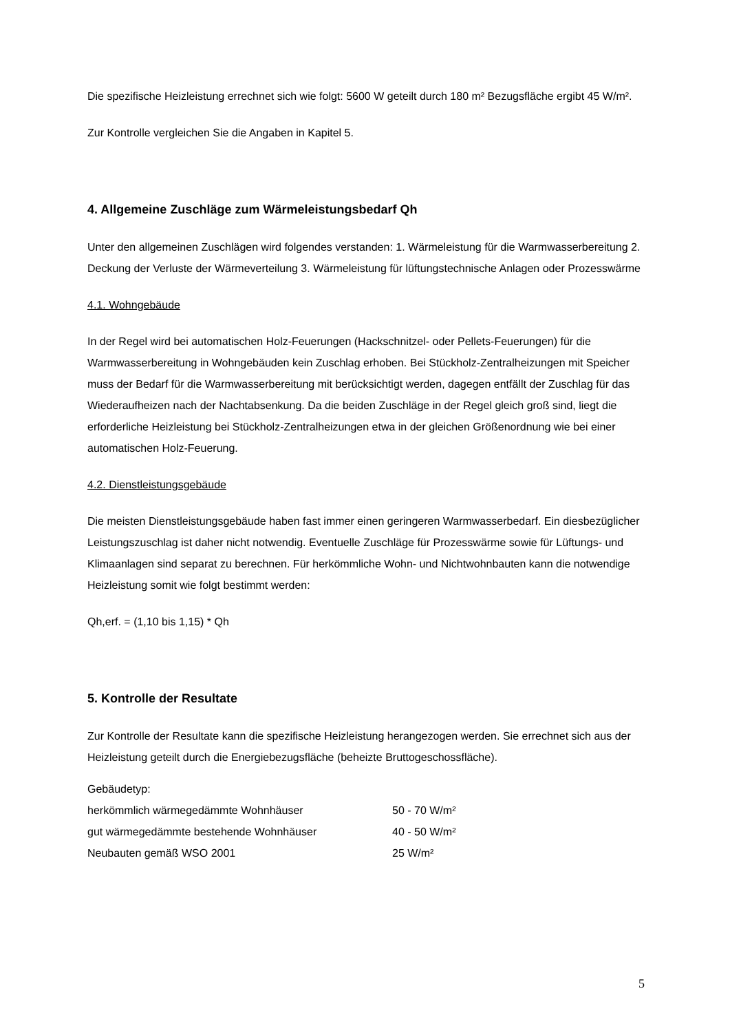Die spezifische Heizleistung errechnet sich wie folgt: 5600 W geteilt durch 180 m² Bezugsfläche ergibt 45 W/m².
Zur Kontrolle vergleichen Sie die Angaben in Kapitel 5.
4. Allgemeine Zuschläge zum Wärmeleistungsbedarf Qh
Unter den allgemeinen Zuschlägen wird folgendes verstanden: 1. Wärmeleistung für die Warmwasserbereitung 2. Deckung der Verluste der Wärmeverteilung 3. Wärmeleistung für lüftungstechnische Anlagen oder Prozesswärme
4.1. Wohngebäude
In der Regel wird bei automatischen Holz-Feuerungen (Hackschnitzel- oder Pellets-Feuerungen) für die Warmwasserbereitung in Wohngebäuden kein Zuschlag erhoben. Bei Stückholz-Zentralheizungen mit Speicher muss der Bedarf für die Warmwasserbereitung mit berücksichtigt werden, dagegen entfällt der Zuschlag für das Wiederaufheizen nach der Nachtabsenkung. Da die beiden Zuschläge in der Regel gleich groß sind, liegt die erforderliche Heizleistung bei Stückholz-Zentralheizungen etwa in der gleichen Größenordnung wie bei einer automatischen Holz-Feuerung.
4.2. Dienstleistungsgebäude
Die meisten Dienstleistungsgebäude haben fast immer einen geringeren Warmwasserbedarf. Ein diesbezüglicher Leistungszuschlag ist daher nicht notwendig. Eventuelle Zuschläge für Prozesswärme sowie für Lüftungs- und Klimaanlagen sind separat zu berechnen. Für herkömmliche Wohn- und Nichtwohnbauten kann die notwendige Heizleistung somit wie folgt bestimmt werden:
Qh,erf. = (1,10 bis 1,15) * Qh
5. Kontrolle der Resultate
Zur Kontrolle der Resultate kann die spezifische Heizleistung herangezogen werden. Sie errechnet sich aus der Heizleistung geteilt durch die Energiebezugsfläche (beheizte Bruttogeschossfläche).
| Gebäudetyp: | |
| herkömmlich wärmegedämmte Wohnhäuser | 50 - 70 W/m² |
| gut wärmegedämmte bestehende Wohnhäuser | 40 - 50 W/m² |
| Neubauten gemäß WSO 2001 | 25 W/m² |
5